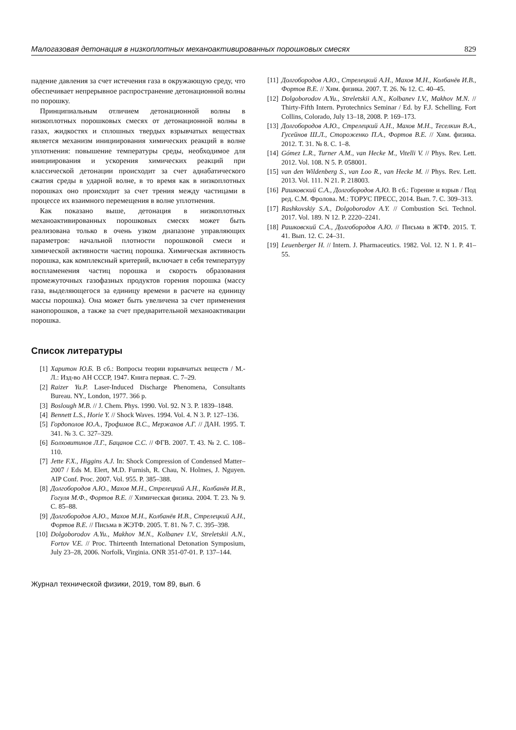Малогазовая детонация в низкоплотных механоактивированных порошковых смесях 829
падение давления за счет истечения газа в окружающую среду, что обеспечивает непрерывное распространение детонационной волны по порошку.
Принципиальным отличием детонационной волны в низкоплотных порошковых смесях от детонационной волны в газах, жидкостях и сплошных твердых взрывчатых веществах является механизм инициирования химических реакций в волне уплотнения: повышение температуры среды, необходимое для инициирования и ускорения химических реакций при классической детонации происходит за счет адиабатического сжатия среды в ударной волне, в то время как в низкоплотных порошках оно происходит за счет трения между частицами в процессе их взаимного перемещения в волне уплотнения.
Как показано выше, детонация в низкоплотных механоактивированных порошковых смесях может быть реализована только в очень узком диапазоне управляющих параметров: начальной плотности порошковой смеси и химической активности частиц порошка. Химическая активность порошка, как комплексный критерий, включает в себя температуру воспламенения частиц порошка и скорость образования промежуточных газофазных продуктов горения порошка (массу газа, выделяющегося за единицу времени в расчете на единицу массы порошка). Она может быть увеличена за счет применения нанопорошков, а также за счет предварительной механоактивации порошка.
Список литературы
[1] Харитон Ю.Б. В сб.: Вопросы теории взрывчатых веществ / М.-Л.: Изд-во АН СССР, 1947. Книга первая. С. 7–29.
[2] Raizer Yu.P. Laser-Induced Discharge Phenomena, Consultants Bureau. NY., London, 1977. 366 p.
[3] Boslough M.B. // J. Chem. Phys. 1990. Vol. 92. N 3. P. 1839–1848.
[4] Bennett L.S., Horie Y. // Shock Waves. 1994. Vol. 4. N 3. P. 127–136.
[5] Гордополов Ю.А., Трофимов В.С., Мержанов А.Г. // ДАН. 1995. Т. 341. № 3. С. 327–329.
[6] Болховитинов Л.Г., Бацанов С.С. // ФГВ. 2007. Т. 43. № 2. С. 108–110.
[7] Jette F.X., Higgins A.J. In: Shock Compression of Condensed Matter–2007 / Eds M. Elert, M.D. Furnish, R. Chau, N. Holmes, J. Nguyen. AIP Conf. Proc. 2007. Vol. 955. P. 385–388.
[8] Долгобородов А.Ю., Махов М.Н., Стрелецкий А.Н., Колбанёв И.В., Гогуля М.Ф., Фортов В.Е. // Химическая физика. 2004. Т. 23. № 9. С. 85–88.
[9] Долгобородов А.Ю., Махов М.Н., Колбанёв И.В., Стрелецкий А.Н., Фортов В.Е. // Письма в ЖЭТФ. 2005. Т. 81. № 7. С. 395–398.
[10] Dolgoborodov A.Yu., Makhov M.N., Kolbanev I.V., Streletskii A.N., Fortov V.E. // Proc. Thirteenth International Detonation Symposium, July 23–28, 2006. Norfolk, Virginia. ONR 351-07-01. P. 137–144.
[11] Долгобородов А.Ю., Стрелецкий А.Н., Махов М.Н., Колбанёв И.В., Фортов В.Е. // Хим. физика. 2007. Т. 26. № 12. С. 40–45.
[12] Dolgoborodov A.Yu., Streletskii A.N., Kolbanev I.V., Makhov M.N. // Thirty-Fifth Intern. Pyrotechnics Seminar / Ed. by F.J. Schelling. Fort Collins, Colorado, July 13–18, 2008. P. 169–173.
[13] Долгобородов А.Ю., Стрелецкий А.Н., Махов М.Н., Теселкин В.А., Гусейнов Ш.Л., Стороженко П.А., Фортов В.Е. // Хим. физика. 2012. Т. 31. № 8. С. 1–8.
[14] Gómez L.R., Turner A.M., van Hecke M., Vitelli V. // Phys. Rev. Lett. 2012. Vol. 108. N 5. P. 058001.
[15] van den Wildenberg S., van Loo R., van Hecke M. // Phys. Rev. Lett. 2013. Vol. 111. N 21. P. 218003.
[16] Рашковский С.А., Долгобородов А.Ю. В сб.: Горение и взрыв / Под ред. С.М. Фролова. М.: ТОРУС ПРЕСС, 2014. Вып. 7. С. 309–313.
[17] Rashkovskiy S.A., Dolgoborodov A.Y. // Combustion Sci. Technol. 2017. Vol. 189. N 12. P. 2220–2241.
[18] Рашковский С.А., Долгобородов А.Ю. // Письма в ЖТФ. 2015. Т. 41. Вып. 12. С. 24–31.
[19] Leuenberger H. // Intern. J. Pharmaceutics. 1982. Vol. 12. N 1. P. 41–55.
Журнал технической физики, 2019, том 89, вып. 6